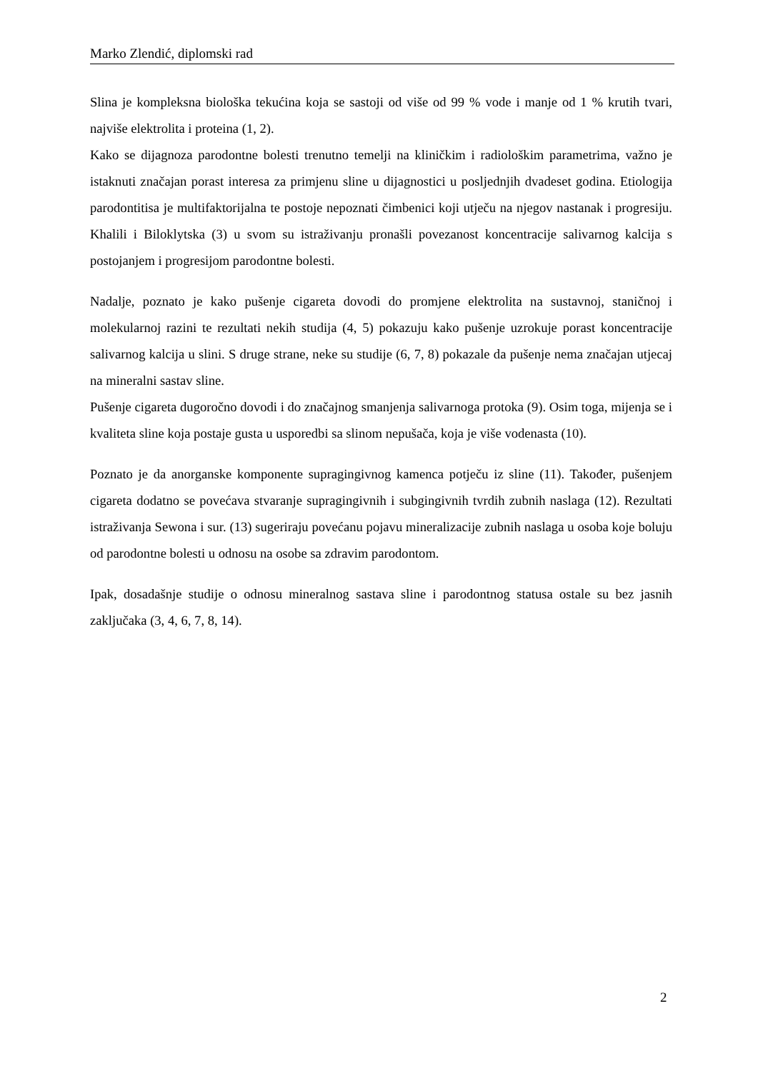Marko Zlendić, diplomski rad
Slina je kompleksna biološka tekućina koja se sastoji od više od 99 % vode i manje od 1 % krutih tvari, najviše elektrolita i proteina (1, 2).
Kako se dijagnoza parodontne bolesti trenutno temelji na kliničkim i radiološkim parametrima, važno je istaknuti značajan porast interesa za primjenu sline u dijagnostici u posljednjih dvadeset godina. Etiologija parodontitisa je multifaktorijalna te postoje nepoznati čimbenici koji utječu na njegov nastanak i progresiju. Khalili i Biloklytska (3) u svom su istraživanju pronašli povezanost koncentracije salivarnog kalcija s postojanjem i progresijom parodontne bolesti.
Nadalje, poznato je kako pušenje cigareta dovodi do promjene elektrolita na sustavnoj, staničnoj i molekularnoj razini te rezultati nekih studija (4, 5) pokazuju kako pušenje uzrokuje porast koncentracije salivarnog kalcija u slini. S druge strane, neke su studije (6, 7, 8) pokazale da pušenje nema značajan utjecaj na mineralni sastav sline.
Pušenje cigareta dugoročno dovodi i do značajnog smanjenja salivarnoga protoka (9). Osim toga, mijenja se i kvaliteta sline koja postaje gusta u usporedbi sa slinom nepušača, koja je više vodenasta (10).
Poznato je da anorganske komponente supragingivnog kamenca potječu iz sline (11). Također, pušenjem cigareta dodatno se povećava stvaranje supragingivnih i subgingivnih tvrdih zubnih naslaga (12). Rezultati istraživanja Sewona i sur. (13) sugeriraju povećanu pojavu mineralizacije zubnih naslaga u osoba koje boluju od parodontne bolesti u odnosu na osobe sa zdravim parodontom.
Ipak, dosadašnje studije o odnosu mineralnog sastava sline i parodontnog statusa ostale su bez jasnih zaključaka (3, 4, 6, 7, 8, 14).
2